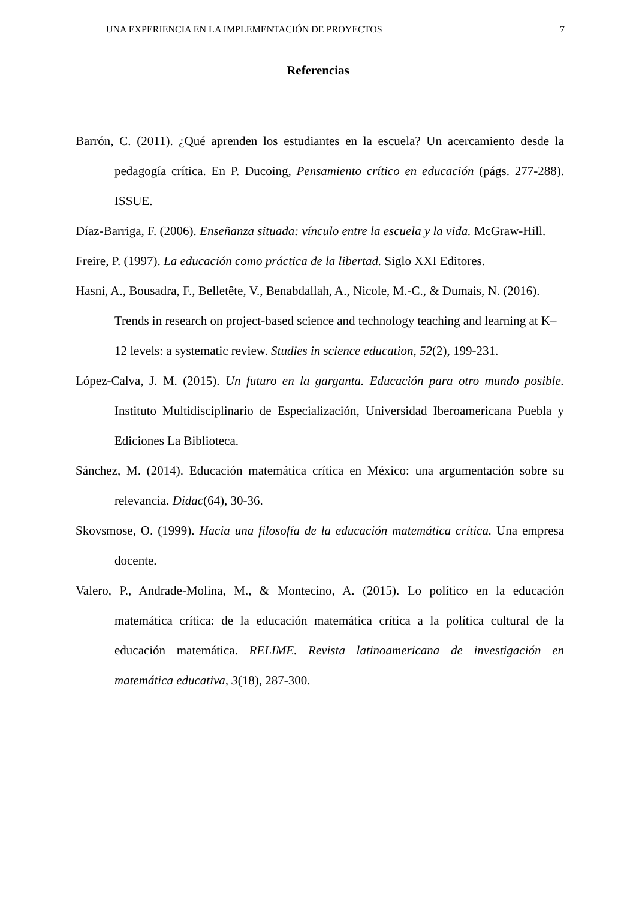UNA EXPERIENCIA EN LA IMPLEMENTACIÓN DE PROYECTOS 7
Referencias
Barrón, C. (2011). ¿Qué aprenden los estudiantes en la escuela? Un acercamiento desde la pedagogía crítica. En P. Ducoing, Pensamiento crítico en educación (págs. 277-288). ISSUE.
Díaz-Barriga, F. (2006). Enseñanza situada: vínculo entre la escuela y la vida. McGraw-Hill.
Freire, P. (1997). La educación como práctica de la libertad. Siglo XXI Editores.
Hasni, A., Bousadra, F., Belletête, V., Benabdallah, A., Nicole, M.-C., & Dumais, N. (2016). Trends in research on project-based science and technology teaching and learning at K–12 levels: a systematic review. Studies in science education, 52(2), 199-231.
López-Calva, J. M. (2015). Un futuro en la garganta. Educación para otro mundo posible. Instituto Multidisciplinario de Especialización, Universidad Iberoamericana Puebla y Ediciones La Biblioteca.
Sánchez, M. (2014). Educación matemática crítica en México: una argumentación sobre su relevancia. Didac(64), 30-36.
Skovsmose, O. (1999). Hacia una filosofía de la educación matemática crítica. Una empresa docente.
Valero, P., Andrade-Molina, M., & Montecino, A. (2015). Lo político en la educación matemática crítica: de la educación matemática crítica a la política cultural de la educación matemática. RELIME. Revista latinoamericana de investigación en matemática educativa, 3(18), 287-300.